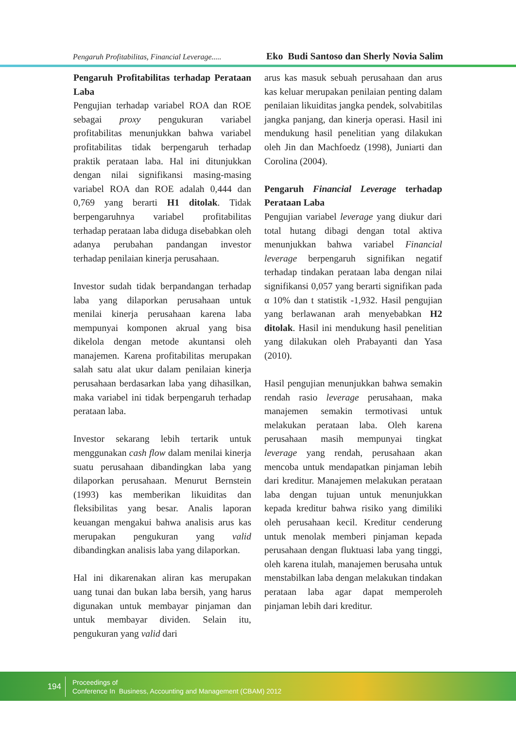Pengaruh Profitabilitas, Financial Leverage..... Eko Budi Santoso dan Sherly Novia Salim
Pengaruh Profitabilitas terhadap Perataan Laba
Pengujian terhadap variabel ROA dan ROE sebagai proxy pengukuran variabel profitabilitas menunjukkan bahwa variabel profitabilitas tidak berpengaruh terhadap praktik perataan laba. Hal ini ditunjukkan dengan nilai signifikansi masing-masing variabel ROA dan ROE adalah 0,444 dan 0,769 yang berarti H1 ditolak. Tidak berpengaruhnya variabel profitabilitas terhadap perataan laba diduga disebabkan oleh adanya perubahan pandangan investor terhadap penilaian kinerja perusahaan.
Investor sudah tidak berpandangan terhadap laba yang dilaporkan perusahaan untuk menilai kinerja perusahaan karena laba mempunyai komponen akrual yang bisa dikelola dengan metode akuntansi oleh manajemen. Karena profitabilitas merupakan salah satu alat ukur dalam penilaian kinerja perusahaan berdasarkan laba yang dihasilkan, maka variabel ini tidak berpengaruh terhadap perataan laba.
Investor sekarang lebih tertarik untuk menggunakan cash flow dalam menilai kinerja suatu perusahaan dibandingkan laba yang dilaporkan perusahaan. Menurut Bernstein (1993) kas memberikan likuiditas dan fleksibilitas yang besar. Analis laporan keuangan mengakui bahwa analisis arus kas merupakan pengukuran yang valid dibandingkan analisis laba yang dilaporkan.
Hal ini dikarenakan aliran kas merupakan uang tunai dan bukan laba bersih, yang harus digunakan untuk membayar pinjaman dan untuk membayar dividen. Selain itu, pengukuran yang valid dari
arus kas masuk sebuah perusahaan dan arus kas keluar merupakan penilaian penting dalam penilaian likuiditas jangka pendek, solvabitilas jangka panjang, dan kinerja operasi. Hasil ini mendukung hasil penelitian yang dilakukan oleh Jin dan Machfoedz (1998), Juniarti dan Corolina (2004).
Pengaruh Financial Leverage terhadap Perataan Laba
Pengujian variabel leverage yang diukur dari total hutang dibagi dengan total aktiva menunjukkan bahwa variabel Financial leverage berpengaruh signifikan negatif terhadap tindakan perataan laba dengan nilai signifikansi 0,057 yang berarti signifikan pada α 10% dan t statistik -1,932. Hasil pengujian yang berlawanan arah menyebabkan H2 ditolak. Hasil ini mendukung hasil penelitian yang dilakukan oleh Prabayanti dan Yasa (2010).
Hasil pengujian menunjukkan bahwa semakin rendah rasio leverage perusahaan, maka manajemen semakin termotivasi untuk melakukan perataan laba. Oleh karena perusahaan masih mempunyai tingkat leverage yang rendah, perusahaan akan mencoba untuk mendapatkan pinjaman lebih dari kreditur. Manajemen melakukan perataan laba dengan tujuan untuk menunjukkan kepada kreditur bahwa risiko yang dimiliki oleh perusahaan kecil. Kreditur cenderung untuk menolak memberi pinjaman kepada perusahaan dengan fluktuasi laba yang tinggi, oleh karena itulah, manajemen berusaha untuk menstabilkan laba dengan melakukan tindakan perataan laba agar dapat memperoleh pinjaman lebih dari kreditur.
194
Proceedings of
Conference In Business, Accounting and Management (CBAM) 2012